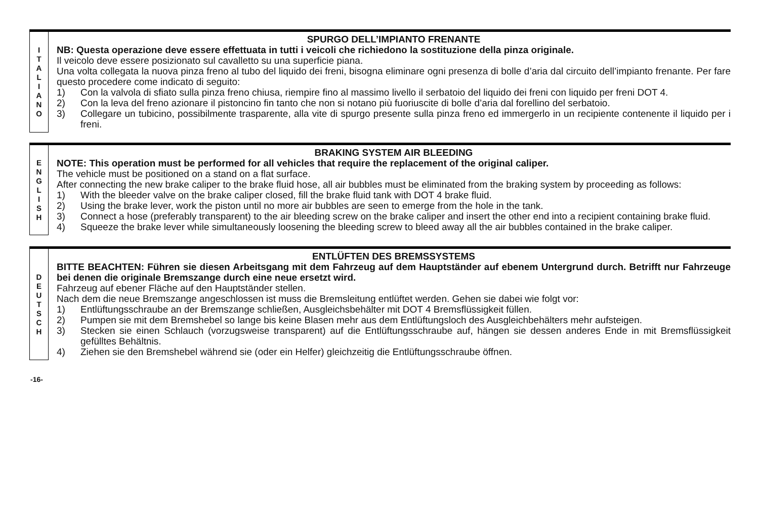I
T
A
L
I
A
N
O
SPURGO DELL’IMPIANTO FRENANTE
NB: Questa operazione deve essere effettuata in tutti i veicoli che richiedono la sostituzione della pinza originale.
Il veicolo deve essere posizionato sul cavalletto su una superficie piana.
Una volta collegata la nuova pinza freno al tubo del liquido dei freni, bisogna eliminare ogni presenza di bolle d’aria dal circuito dell’impianto frenante. Per fare questo procedere come indicato di seguito:
1) Con la valvola di sfiato sulla pinza freno chiusa, riempire fino al massimo livello il serbatoio del liquido dei freni con liquido per freni DOT 4.
2) Con la leva del freno azionare il pistoncino fin tanto che non si notano più fuoriuscite di bolle d’aria dal forellino del serbatoio.
3) Collegare un tubicino, possibilmente trasparente, alla vite di spurgo presente sulla pinza freno ed immergerlo in un recipiente contenente il liquido per i freni.
E
N
G
L
I
S
H
BRAKING SYSTEM AIR BLEEDING
NOTE: This operation must be performed for all vehicles that require the replacement of the original caliper.
The vehicle must be positioned on a stand on a flat surface.
After connecting the new brake caliper to the brake fluid hose, all air bubbles must be eliminated from the braking system by proceeding as follows:
1) With the bleeder valve on the brake caliper closed, fill the brake fluid tank with DOT 4 brake fluid.
2) Using the brake lever, work the piston until no more air bubbles are seen to emerge from the hole in the tank.
3) Connect a hose (preferably transparent) to the air bleeding screw on the brake caliper and insert the other end into a recipient containing brake fluid.
4) Squeeze the brake lever while simultaneously loosening the bleeding screw to bleed away all the air bubbles contained in the brake caliper.
D
E
U
T
S
C
H
ENTLÜFTEN DES BREMSSYSTEMS
BITTE BEACHTEN: Führen sie diesen Arbeitsgang mit dem Fahrzeug auf dem Hauptständer auf ebenem Untergrund durch. Betrifft nur Fahrzeuge bei denen die originale Bremszange durch eine neue ersetzt wird.
Fahrzeug auf ebener Fläche auf den Hauptständer stellen.
Nach dem die neue Bremszange angeschlossen ist muss die Bremsleitung entlüftet werden. Gehen sie dabei wie folgt vor:
1) Entlüftungsschraube an der Bremszange schließen, Ausgleichsbehälter mit DOT 4 Bremsflüssigkeit füllen.
2) Pumpen sie mit dem Bremshebel so lange bis keine Blasen mehr aus dem Entlüftungsloch des Ausgleichbehälters mehr aufsteigen.
3) Stecken sie einen Schlauch (vorzugsweise transparent) auf die Entlüftungsschraube auf, hängen sie dessen anderes Ende in mit Bremsflüssigkeit gefülltes Behältnis.
4) Ziehen sie den Bremshebel während sie (oder ein Helfer) gleichzeitig die Entlüftungsschraube öffnen.
-16-